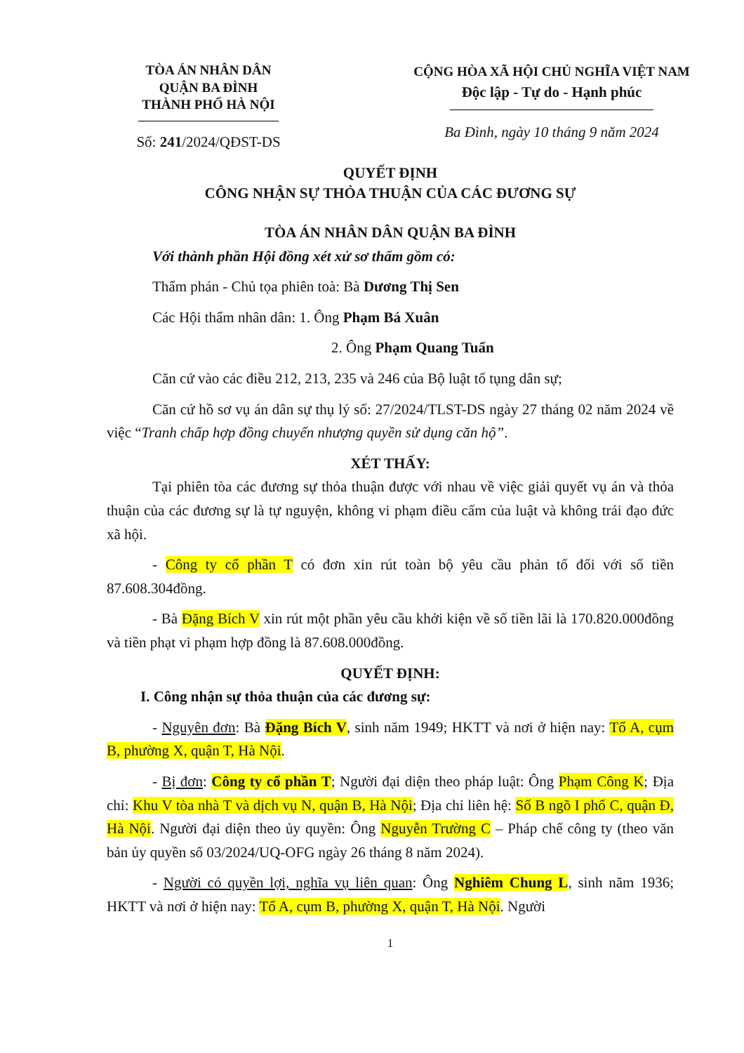TÒA ÁN NHÂN DÂN
QUẬN BA ĐÌNH
THÀNH PHỐ HÀ NỘI
Số: 241/2024/QĐST-DS
CỘNG HÒA XÃ HỘI CHỦ NGHĨA VIỆT NAM
Độc lập - Tự do - Hạnh phúc
Ba Đình, ngày 10 tháng 9 năm 2024
QUYẾT ĐỊNH
CÔNG NHẬN SỰ THỎA THUẬN CỦA CÁC ĐƯƠNG SỰ
TÒA ÁN NHÂN DÂN QUẬN BA ĐÌNH
Với thành phần Hội đồng xét xử sơ thẩm gồm có:
Thẩm phán - Chủ tọa phiên toà: Bà Dương Thị Sen
Các Hội thẩm nhân dân: 1. Ông Phạm Bá Xuân
2. Ông Phạm Quang Tuấn
Căn cứ vào các điều 212, 213, 235 và 246 của Bộ luật tố tụng dân sự;
Căn cứ hồ sơ vụ án dân sự thụ lý số: 27/2024/TLST-DS ngày 27 tháng 02 năm 2024 về việc “Tranh chấp hợp đồng chuyển nhượng quyền sử dụng căn hộ”.
XÉT THẤY:
Tại phiên tòa các đương sự thỏa thuận được với nhau về việc giải quyết vụ án và thỏa thuận của các đương sự là tự nguyện, không vi phạm điều cấm của luật và không trái đạo đức xã hội.
- Công ty cổ phần T có đơn xin rút toàn bộ yêu cầu phản tố đối với số tiền 87.608.304đồng.
- Bà Đặng Bích V xin rút một phần yêu cầu khởi kiện về số tiền lãi là 170.820.000đồng và tiền phạt vi phạm hợp đồng là 87.608.000đồng.
QUYẾT ĐỊNH:
I. Công nhận sự thỏa thuận của các đương sự:
- Nguyên đơn: Bà Đặng Bích V, sinh năm 1949; HKTT và nơi ở hiện nay: Tổ A, cụm B, phường X, quận T, Hà Nội.
- Bị đơn: Công ty cổ phần T; Người đại diện theo pháp luật: Ông Phạm Công K; Địa chỉ: Khu V tòa nhà T và dịch vụ N, quận B, Hà Nội; Địa chỉ liên hệ: Số B ngõ I phố C, quận Đ, Hà Nội. Người đại diện theo ủy quyền: Ông Nguyễn Trường C – Pháp chế công ty (theo văn bản ủy quyền số 03/2024/UQ-OFG ngày 26 tháng 8 năm 2024).
- Người có quyền lợi, nghĩa vụ liên quan: Ông Nghiêm Chung L, sinh năm 1936; HKTT và nơi ở hiện nay: Tổ A, cụm B, phường X, quận T, Hà Nội. Người
1